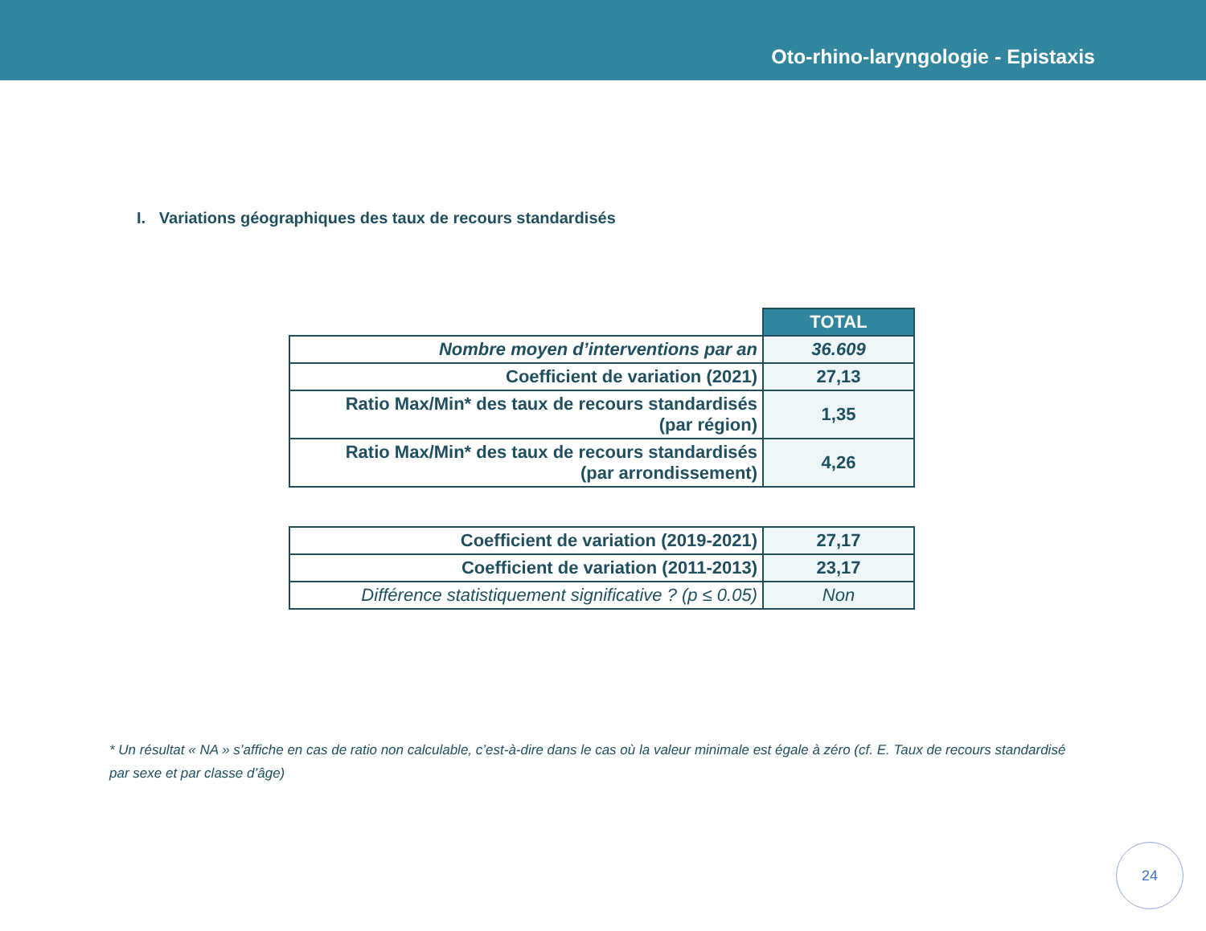Oto-rhino-laryngologie - Epistaxis
I. Variations géographiques des taux de recours standardisés
| | TOTAL |
| Nombre moyen d’interventions par an | 36.609 |
| Coefficient de variation (2021) | 27,13 |
| Ratio Max/Min* des taux de recours standardisés (par région) | 1,35 |
| Ratio Max/Min* des taux de recours standardisés (par arrondissement) | 4,26 |
| Coefficient de variation (2019-2021) | 27,17 |
| Coefficient de variation (2011-2013) | 23,17 |
| Différence statistiquement significative ? (p ≤ 0.05) | Non |
* Un résultat « NA » s’affiche en cas de ratio non calculable, c’est-à-dire dans le cas où la valeur minimale est égale à zéro (cf. E. Taux de recours standardisé par sexe et par classe d’âge)
24